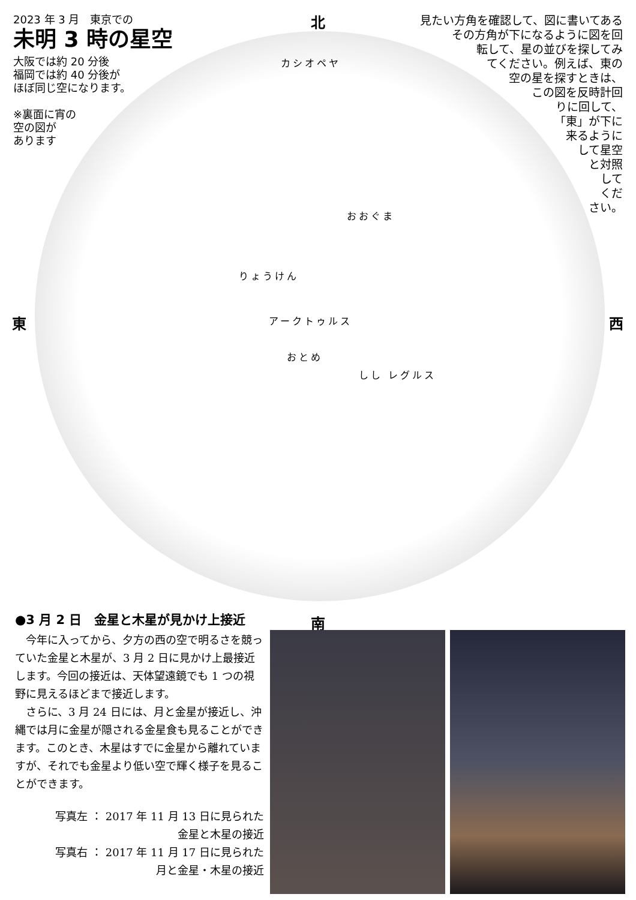カシオペヤ
りょうけん
おおぐま
おとめ
アークトゥルス
しし レグルス
北
南
東 西
2023 年 3 月　東京での
未明 3 時の星空
大阪では約 20 分後
福岡では約 40 分後が
ほぼ同じ空になります。
※裏面に宵の
空の図が
あります
見たい方角を確認して、図に書いてある
その方角が下になるように図を回
転して、星の並びを探してみ
てください。例えば、東の
空の星を探すときは、
この図を反時計回
りに回して、
「東」が下に
来るように
して星空
と対照
して
くだ
さい。
●3 月 2 日　金星と木星が見かけ上接近
今年に入ってから、夕方の西の空で明るさを競っていた金星と木星が、3 月 2 日に見かけ上最接近します。今回の接近は、天体望遠鏡でも 1 つの視野に見えるほどまで接近します。
さらに、3 月 24 日には、月と金星が接近し、沖縄では月に金星が隠される金星食も見ることができます。このとき、木星はすでに金星から離れていますが、それでも金星より低い空で輝く様子を見ることができます。
写真左 ： 2017 年 11 月 13 日に見られた
金星と木星の接近
写真右 ： 2017 年 11 月 17 日に見られた
月と金星・木星の接近